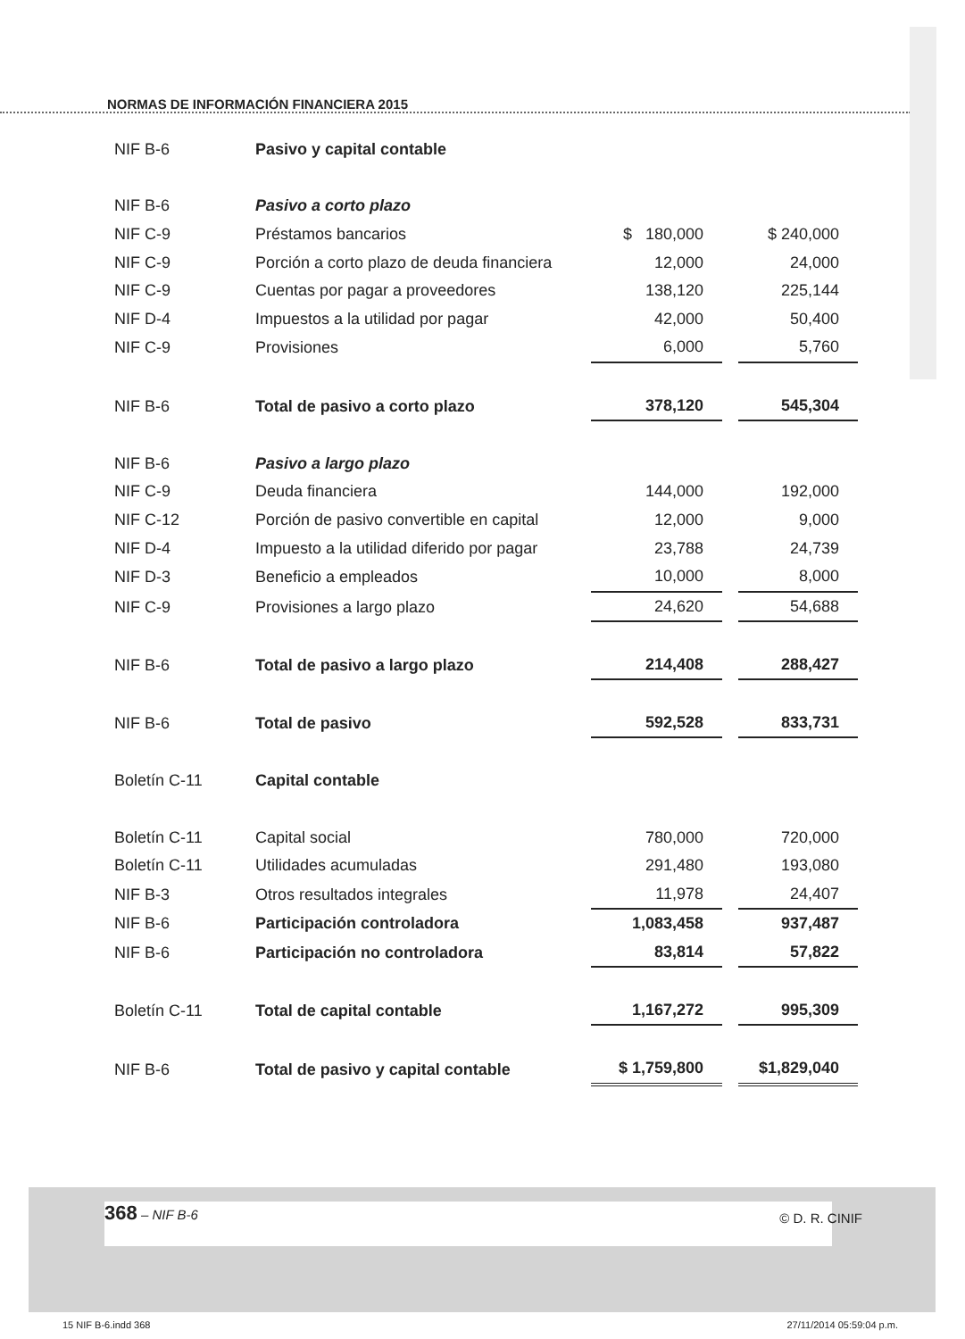NORMAS DE INFORMACIÓN FINANCIERA 2015
| NIF B-6 | Pasivo y capital contable | | | |
| NIF B-6 | Pasivo a corto plazo | | | |
| NIF C-9 | Préstamos bancarios | $ 180,000 | | $ 240,000 |
| NIF C-9 | Porción a corto plazo de deuda financiera | 12,000 | | 24,000 |
| NIF C-9 | Cuentas por pagar a proveedores | 138,120 | | 225,144 |
| NIF D-4 | Impuestos a la utilidad por pagar | 42,000 | | 50,400 |
| NIF C-9 | Provisiones | 6,000 | | 5,760 |
| NIF B-6 | Total de pasivo a corto plazo | 378,120 | | 545,304 |
| NIF B-6 | Pasivo a largo plazo | | | |
| NIF C-9 | Deuda financiera | 144,000 | | 192,000 |
| NIF C-12 | Porción de pasivo convertible en capital | 12,000 | | 9,000 |
| NIF D-4 | Impuesto a la utilidad diferido por pagar | 23,788 | | 24,739 |
| NIF D-3 | Beneficio a empleados | 10,000 | | 8,000 |
| NIF C-9 | Provisiones a largo plazo | 24,620 | | 54,688 |
| NIF B-6 | Total de pasivo a largo plazo | 214,408 | | 288,427 |
| NIF B-6 | Total de pasivo | 592,528 | | 833,731 |
| Boletín C-11 | Capital contable | | | |
| Boletín C-11 | Capital social | 780,000 | | 720,000 |
| Boletín C-11 | Utilidades acumuladas | 291,480 | | 193,080 |
| NIF B-3 | Otros resultados integrales | 11,978 | | 24,407 |
| NIF B-6 | Participación controladora | 1,083,458 | | 937,487 |
| NIF B-6 | Participación no controladora | 83,814 | | 57,822 |
| Boletín C-11 | Total de capital contable | 1,167,272 | | 995,309 |
| NIF B-6 | Total de pasivo y capital contable | $ 1,759,800 | | $1,829,040 |
368 – NIF B-6
© D. R. CINIF
15 NIF B-6.indd 368 27/11/2014 05:59:04 p.m.